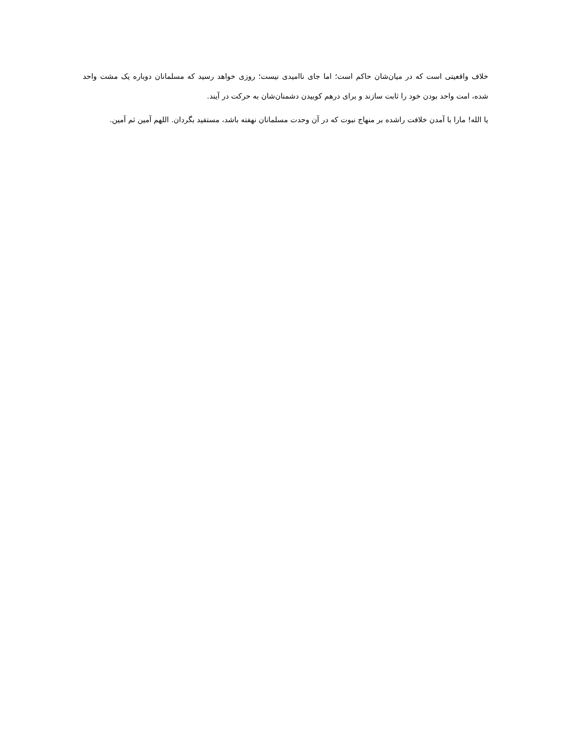خلاف واقعیتی است که در میان‌شان حاکم است؛ اما جای ناامیدی نیست؛ روزی خواهد رسید که مسلمانان دوباره یک مشت واحد شده، امت واحد بودن خود را ثابت سازند و برای درهم کوبیدن دشمنان‌شان به حرکت در آیند.
یا الله! مارا با آمدن خلافت راشده بر منهاج نبوت که در آن وحدت مسلمانان نهفته باشد، مستفید بگردان. اللهم آمین ثم آمین.